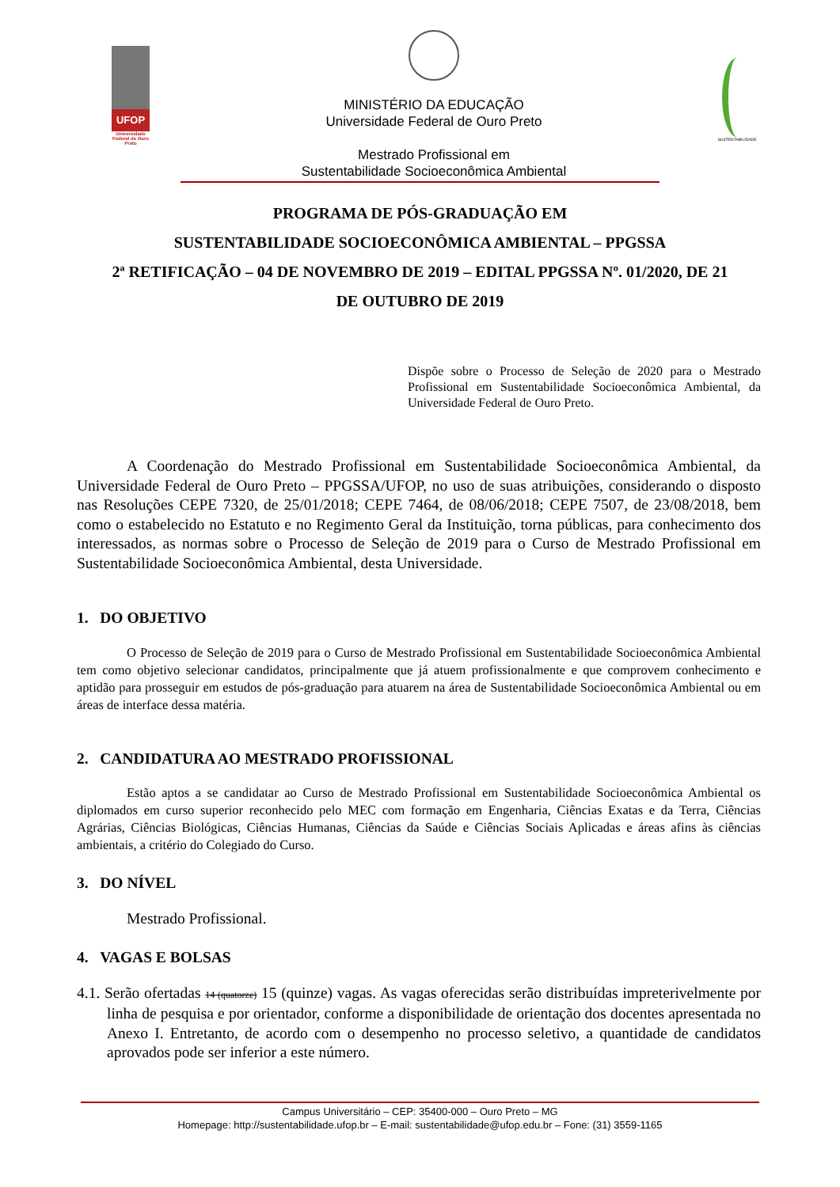UFOP
Universidade Federal de Ouro Preto
MINISTÉRIO DA EDUCAÇÃO
Universidade Federal de Ouro Preto
Mestrado Profissional em
Sustentabilidade Socioeconômica Ambiental
SUSTENTABILIDADE
PROGRAMA DE PÓS-GRADUAÇÃO EM
SUSTENTABILIDADE SOCIOECONÔMICA AMBIENTAL – PPGSSA
2ª RETIFICAÇÃO – 04 DE NOVEMBRO DE 2019 – EDITAL PPGSSA Nº. 01/2020, DE 21
DE OUTUBRO DE 2019
Dispõe sobre o Processo de Seleção de 2020 para o Mestrado Profissional em Sustentabilidade Socioeconômica Ambiental, da Universidade Federal de Ouro Preto.
A Coordenação do Mestrado Profissional em Sustentabilidade Socioeconômica Ambiental, da Universidade Federal de Ouro Preto – PPGSSA/UFOP, no uso de suas atribuições, considerando o disposto nas Resoluções CEPE 7320, de 25/01/2018; CEPE 7464, de 08/06/2018; CEPE 7507, de 23/08/2018, bem como o estabelecido no Estatuto e no Regimento Geral da Instituição, torna públicas, para conhecimento dos interessados, as normas sobre o Processo de Seleção de 2019 para o Curso de Mestrado Profissional em Sustentabilidade Socioeconômica Ambiental, desta Universidade.
1. DO OBJETIVO
O Processo de Seleção de 2019 para o Curso de Mestrado Profissional em Sustentabilidade Socioeconômica Ambiental tem como objetivo selecionar candidatos, principalmente que já atuem profissionalmente e que comprovem conhecimento e aptidão para prosseguir em estudos de pós-graduação para atuarem na área de Sustentabilidade Socioeconômica Ambiental ou em áreas de interface dessa matéria.
2. CANDIDATURA AO MESTRADO PROFISSIONAL
Estão aptos a se candidatar ao Curso de Mestrado Profissional em Sustentabilidade Socioeconômica Ambiental os diplomados em curso superior reconhecido pelo MEC com formação em Engenharia, Ciências Exatas e da Terra, Ciências Agrárias, Ciências Biológicas, Ciências Humanas, Ciências da Saúde e Ciências Sociais Aplicadas e áreas afins às ciências ambientais, a critério do Colegiado do Curso.
3. DO NÍVEL
Mestrado Profissional.
4. VAGAS E BOLSAS
4.1. Serão ofertadas 14 (quatorze) 15 (quinze) vagas. As vagas oferecidas serão distribuídas impreterivelmente por linha de pesquisa e por orientador, conforme a disponibilidade de orientação dos docentes apresentada no Anexo I. Entretanto, de acordo com o desempenho no processo seletivo, a quantidade de candidatos aprovados pode ser inferior a este número.
Campus Universitário – CEP: 35400-000 – Ouro Preto – MG
Homepage: http://sustentabilidade.ufop.br – E-mail: sustentabilidade@ufop.edu.br – Fone: (31) 3559-1165